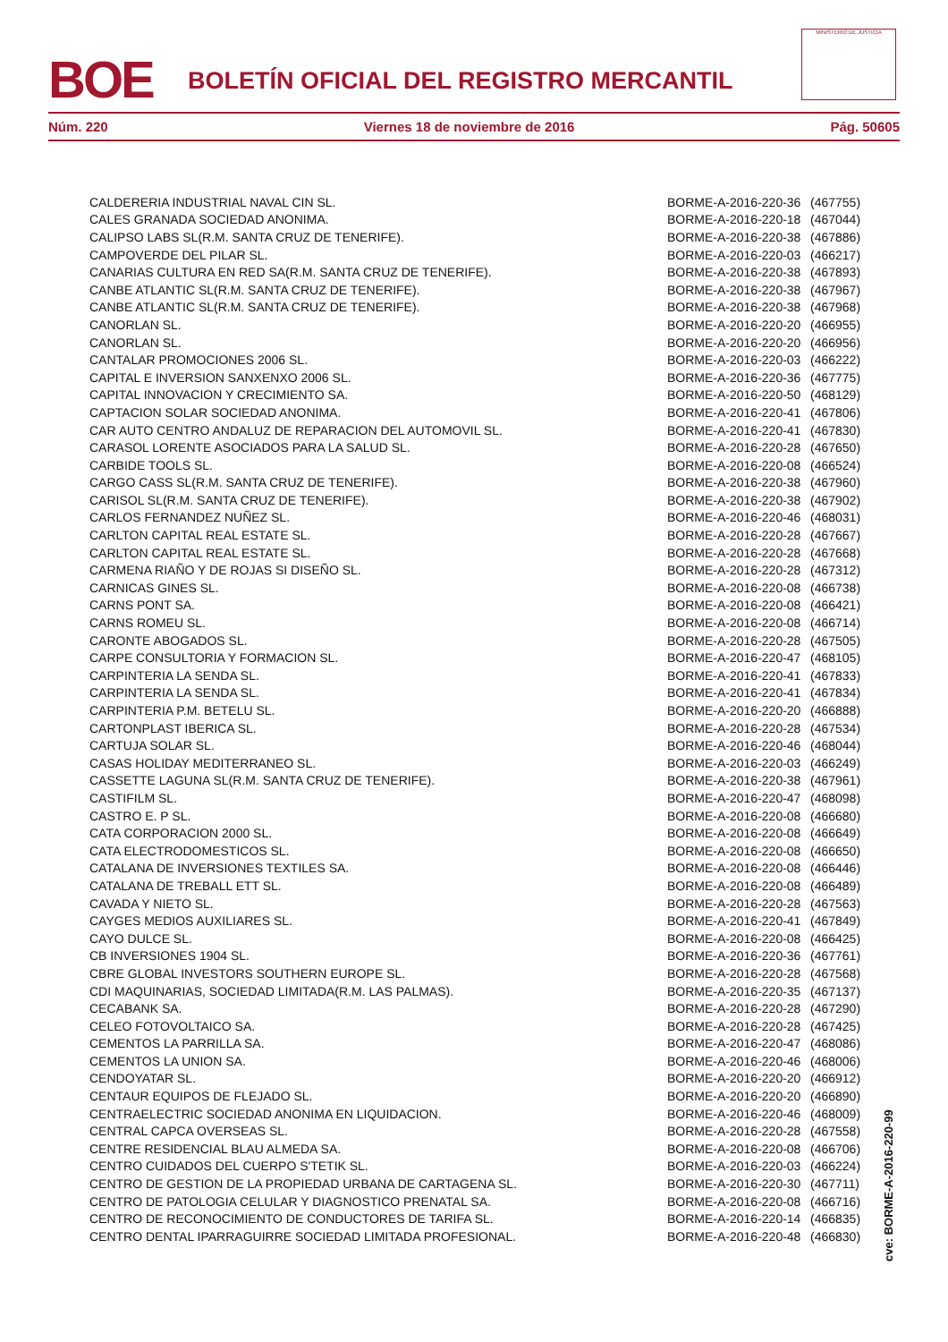BOE
BOLETÍN OFICIAL DEL REGISTRO MERCANTIL
MINISTERIO DE JUSTICIA
Núm. 220 Viernes 18 de noviembre de 2016 Pág. 50605
| CALDERERIA INDUSTRIAL NAVAL CIN SL. | BORME-A-2016-220-36 | (467755) |
| CALES GRANADA SOCIEDAD ANONIMA. | BORME-A-2016-220-18 | (467044) |
| CALIPSO LABS SL(R.M. SANTA CRUZ DE TENERIFE). | BORME-A-2016-220-38 | (467886) |
| CAMPOVERDE DEL PILAR SL. | BORME-A-2016-220-03 | (466217) |
| CANARIAS CULTURA EN RED SA(R.M. SANTA CRUZ DE TENERIFE). | BORME-A-2016-220-38 | (467893) |
| CANBE ATLANTIC SL(R.M. SANTA CRUZ DE TENERIFE). | BORME-A-2016-220-38 | (467967) |
| CANBE ATLANTIC SL(R.M. SANTA CRUZ DE TENERIFE). | BORME-A-2016-220-38 | (467968) |
| CANORLAN SL. | BORME-A-2016-220-20 | (466955) |
| CANORLAN SL. | BORME-A-2016-220-20 | (466956) |
| CANTALAR PROMOCIONES 2006 SL. | BORME-A-2016-220-03 | (466222) |
| CAPITAL E INVERSION SANXENXO 2006 SL. | BORME-A-2016-220-36 | (467775) |
| CAPITAL INNOVACION Y CRECIMIENTO SA. | BORME-A-2016-220-50 | (468129) |
| CAPTACION SOLAR SOCIEDAD ANONIMA. | BORME-A-2016-220-41 | (467806) |
| CAR AUTO CENTRO ANDALUZ DE REPARACION DEL AUTOMOVIL SL. | BORME-A-2016-220-41 | (467830) |
| CARASOL LORENTE ASOCIADOS PARA LA SALUD SL. | BORME-A-2016-220-28 | (467650) |
| CARBIDE TOOLS SL. | BORME-A-2016-220-08 | (466524) |
| CARGO CASS SL(R.M. SANTA CRUZ DE TENERIFE). | BORME-A-2016-220-38 | (467960) |
| CARISOL SL(R.M. SANTA CRUZ DE TENERIFE). | BORME-A-2016-220-38 | (467902) |
| CARLOS FERNANDEZ NUÑEZ SL. | BORME-A-2016-220-46 | (468031) |
| CARLTON CAPITAL REAL ESTATE SL. | BORME-A-2016-220-28 | (467667) |
| CARLTON CAPITAL REAL ESTATE SL. | BORME-A-2016-220-28 | (467668) |
| CARMENA RIAÑO Y DE ROJAS SI DISEÑO SL. | BORME-A-2016-220-28 | (467312) |
| CARNICAS GINES SL. | BORME-A-2016-220-08 | (466738) |
| CARNS PONT SA. | BORME-A-2016-220-08 | (466421) |
| CARNS ROMEU SL. | BORME-A-2016-220-08 | (466714) |
| CARONTE ABOGADOS SL. | BORME-A-2016-220-28 | (467505) |
| CARPE CONSULTORIA Y FORMACION SL. | BORME-A-2016-220-47 | (468105) |
| CARPINTERIA LA SENDA SL. | BORME-A-2016-220-41 | (467833) |
| CARPINTERIA LA SENDA SL. | BORME-A-2016-220-41 | (467834) |
| CARPINTERIA P.M. BETELU SL. | BORME-A-2016-220-20 | (466888) |
| CARTONPLAST IBERICA SL. | BORME-A-2016-220-28 | (467534) |
| CARTUJA SOLAR SL. | BORME-A-2016-220-46 | (468044) |
| CASAS HOLIDAY MEDITERRANEO SL. | BORME-A-2016-220-03 | (466249) |
| CASSETTE LAGUNA SL(R.M. SANTA CRUZ DE TENERIFE). | BORME-A-2016-220-38 | (467961) |
| CASTIFILM SL. | BORME-A-2016-220-47 | (468098) |
| CASTRO E. P SL. | BORME-A-2016-220-08 | (466680) |
| CATA CORPORACION 2000 SL. | BORME-A-2016-220-08 | (466649) |
| CATA ELECTRODOMESTICOS SL. | BORME-A-2016-220-08 | (466650) |
| CATALANA DE INVERSIONES TEXTILES SA. | BORME-A-2016-220-08 | (466446) |
| CATALANA DE TREBALL ETT SL. | BORME-A-2016-220-08 | (466489) |
| CAVADA Y NIETO SL. | BORME-A-2016-220-28 | (467563) |
| CAYGES MEDIOS AUXILIARES SL. | BORME-A-2016-220-41 | (467849) |
| CAYO DULCE SL. | BORME-A-2016-220-08 | (466425) |
| CB INVERSIONES 1904 SL. | BORME-A-2016-220-36 | (467761) |
| CBRE GLOBAL INVESTORS SOUTHERN EUROPE SL. | BORME-A-2016-220-28 | (467568) |
| CDI MAQUINARIAS, SOCIEDAD LIMITADA(R.M. LAS PALMAS). | BORME-A-2016-220-35 | (467137) |
| CECABANK SA. | BORME-A-2016-220-28 | (467290) |
| CELEO FOTOVOLTAICO SA. | BORME-A-2016-220-28 | (467425) |
| CEMENTOS LA PARRILLA SA. | BORME-A-2016-220-47 | (468086) |
| CEMENTOS LA UNION SA. | BORME-A-2016-220-46 | (468006) |
| CENDOYATAR SL. | BORME-A-2016-220-20 | (466912) |
| CENTAUR EQUIPOS DE FLEJADO SL. | BORME-A-2016-220-20 | (466890) |
| CENTRAELECTRIC SOCIEDAD ANONIMA EN LIQUIDACION. | BORME-A-2016-220-46 | (468009) |
| CENTRAL CAPCA OVERSEAS SL. | BORME-A-2016-220-28 | (467558) |
| CENTRE RESIDENCIAL BLAU ALMEDA SA. | BORME-A-2016-220-08 | (466706) |
| CENTRO CUIDADOS DEL CUERPO S'TETIK SL. | BORME-A-2016-220-03 | (466224) |
| CENTRO DE GESTION DE LA PROPIEDAD URBANA DE CARTAGENA SL. | BORME-A-2016-220-30 | (467711) |
| CENTRO DE PATOLOGIA CELULAR Y DIAGNOSTICO PRENATAL SA. | BORME-A-2016-220-08 | (466716) |
| CENTRO DE RECONOCIMIENTO DE CONDUCTORES DE TARIFA SL. | BORME-A-2016-220-14 | (466835) |
| CENTRO DENTAL IPARRAGUIRRE SOCIEDAD LIMITADA PROFESIONAL. | BORME-A-2016-220-48 | (466830) |
cve: BORME-A-2016-220-99